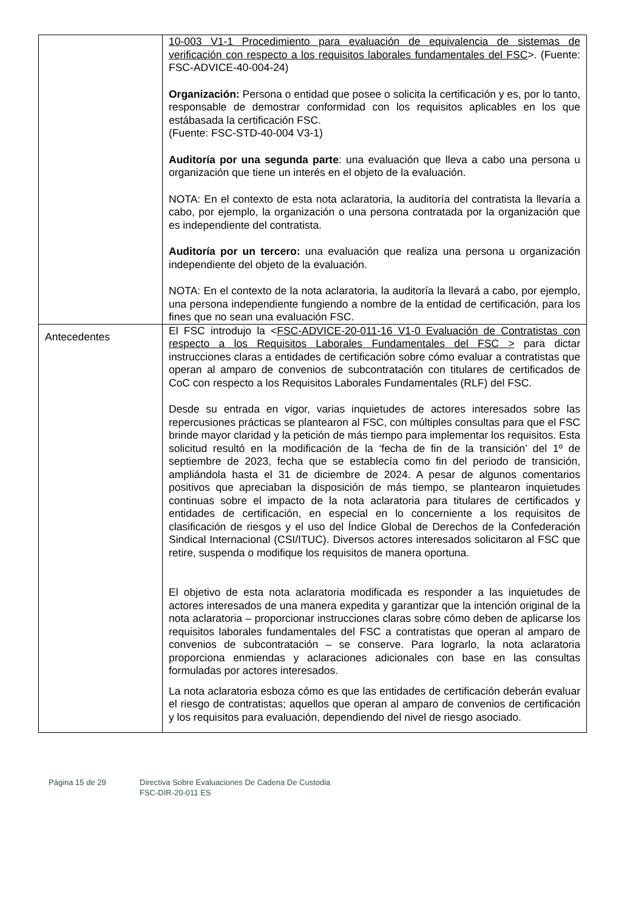| | 10-003 V1-1 Procedimiento para evaluación de equivalencia de sistemas de verificación con respecto a los requisitos laborales fundamentales del FSC >. (Fuente: FSC-ADVICE-40-004-24) Organización: Persona o entidad que posee o solicita la certificación y es, por lo tanto, responsable de demostrar conformidad con los requisitos aplicables en los que estábasada la certificación FSC. (Fuente: FSC-STD-40-004 V3-1) Auditoría por una segunda parte : una evaluación que lleva a cabo una persona u organización que tiene un interés en el objeto de la evaluación. NOTA: En el contexto de esta nota aclaratoria, la auditoría del contratista la llevaría a cabo, por ejemplo, la organización o una persona contratada por la organización que es independiente del contratista. Auditoría por un tercero: una evaluación que realiza una persona u organización independiente del objeto de la evaluación. NOTA: En el contexto de la nota aclaratoria, la auditoría la llevará a cabo, por ejemplo, una persona independiente fungiendo a nombre de la entidad de certificación, para los fines que no sean una evaluación FSC. |
| Antecedentes | El FSC introdujo la < FSC-ADVICE-20-011-16 V1-0 Evaluación de Contratistas con respecto a los Requisitos Laborales Fundamentales del FSC > para dictar instrucciones claras a entidades de certificación sobre cómo evaluar a contratistas que operan al amparo de convenios de subcontratación con titulares de certificados de CoC con respecto a los Requisitos Laborales Fundamentales (RLF) del FSC. Desde su entrada en vigor, varias inquietudes de actores interesados sobre las repercusiones prácticas se plantearon al FSC, con múltiples consultas para que el FSC brinde mayor claridad y la petición de más tiempo para implementar los requisitos. Esta solicitud resultó en la modificación de la ‘fecha de fin de la transición’ del 1º de septiembre de 2023, fecha que se establecía como fin del periodo de transición, ampliándola hasta el 31 de diciembre de 2024. A pesar de algunos comentarios positivos que apreciaban la disposición de más tiempo, se plantearon inquietudes continuas sobre el impacto de la nota aclaratoria para titulares de certificados y entidades de certificación, en especial en lo concerniente a los requisitos de clasificación de riesgos y el uso del Índice Global de Derechos de la Confederación Sindical Internacional (CSI/ITUC). Diversos actores interesados solicitaron al FSC que retire, suspenda o modifique los requisitos de manera oportuna. El objetivo de esta nota aclaratoria modificada es responder a las inquietudes de actores interesados de una manera expedita y garantizar que la intención original de la nota aclaratoria – proporcionar instrucciones claras sobre cómo deben de aplicarse los requisitos laborales fundamentales del FSC a contratistas que operan al amparo de convenios de subcontratación – se conserve. Para lograrlo, la nota aclaratoria proporciona enmiendas y aclaraciones adicionales con base en las consultas formuladas por actores interesados. La nota aclaratoria esboza cómo es que las entidades de certificación deberán evaluar el riesgo de contratistas; aquellos que operan al amparo de convenios de certificación y los requisitos para evaluación, dependiendo del nivel de riesgo asociado. |
Página 15 de 29 Directiva Sobre Evaluaciones De Cadena De Custodia
FSC-DIR-20-011 ES